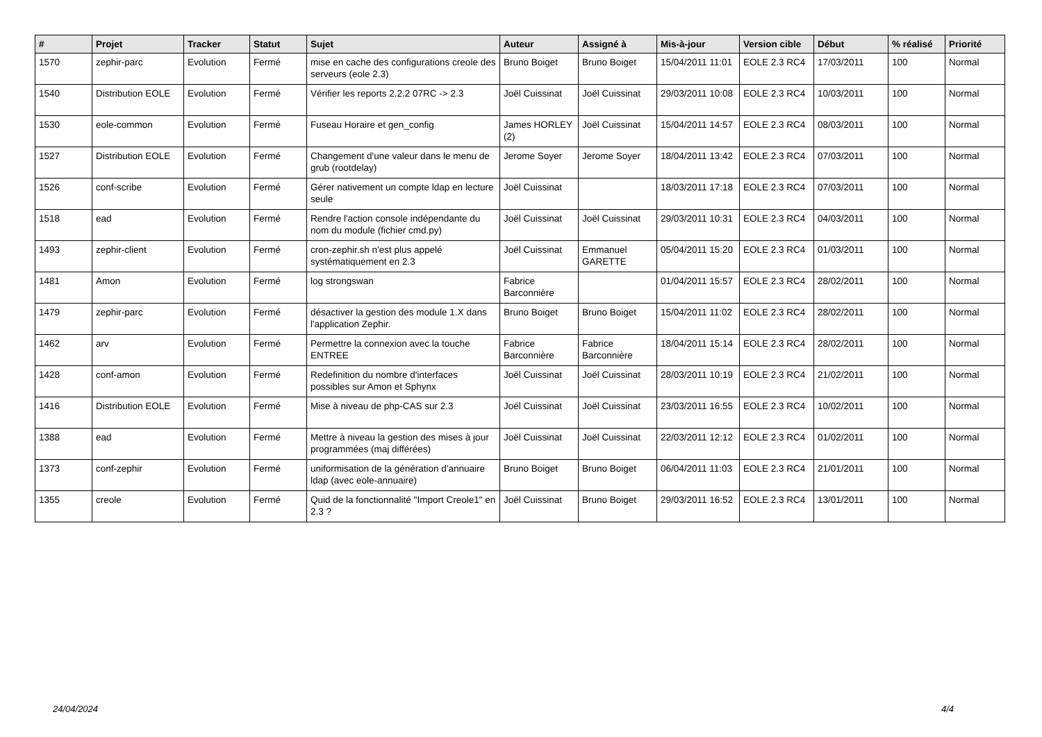| # | Projet | Tracker | Statut | Sujet | Auteur | Assigné à | Mis-à-jour | Version cible | Début | % réalisé | Priorité |
| --- | --- | --- | --- | --- | --- | --- | --- | --- | --- | --- | --- |
| 1570 | zephir-parc | Evolution | Fermé | mise en cache des configurations creole des serveurs (eole 2.3) | Bruno Boiget | Bruno Boiget | 15/04/2011 11:01 | EOLE 2.3 RC4 | 17/03/2011 | 100 | Normal |
| 1540 | Distribution EOLE | Evolution | Fermé | Vérifier les reports 2.2.2 07RC -> 2.3 | Joël Cuissinat | Joël Cuissinat | 29/03/2011 10:08 | EOLE 2.3 RC4 | 10/03/2011 | 100 | Normal |
| 1530 | eole-common | Evolution | Fermé | Fuseau Horaire et gen_config | James HORLEY (2) | Joël Cuissinat | 15/04/2011 14:57 | EOLE 2.3 RC4 | 08/03/2011 | 100 | Normal |
| 1527 | Distribution EOLE | Evolution | Fermé | Changement d'une valeur dans le menu de grub (rootdelay) | Jerome Soyer | Jerome Soyer | 18/04/2011 13:42 | EOLE 2.3 RC4 | 07/03/2011 | 100 | Normal |
| 1526 | conf-scribe | Evolution | Fermé | Gérer nativement un compte ldap en lecture seule | Joël Cuissinat | | 18/03/2011 17:18 | EOLE 2.3 RC4 | 07/03/2011 | 100 | Normal |
| 1518 | ead | Evolution | Fermé | Rendre l'action console indépendante du nom du module (fichier cmd.py) | Joël Cuissinat | Joël Cuissinat | 29/03/2011 10:31 | EOLE 2.3 RC4 | 04/03/2011 | 100 | Normal |
| 1493 | zephir-client | Evolution | Fermé | cron-zephir.sh n'est plus appelé systématiquement en 2.3 | Joël Cuissinat | Emmanuel GARETTE | 05/04/2011 15:20 | EOLE 2.3 RC4 | 01/03/2011 | 100 | Normal |
| 1481 | Amon | Evolution | Fermé | log strongswan | Fabrice Barconnière | | 01/04/2011 15:57 | EOLE 2.3 RC4 | 28/02/2011 | 100 | Normal |
| 1479 | zephir-parc | Evolution | Fermé | désactiver la gestion des module 1.X dans l'application Zephir. | Bruno Boiget | Bruno Boiget | 15/04/2011 11:02 | EOLE 2.3 RC4 | 28/02/2011 | 100 | Normal |
| 1462 | arv | Evolution | Fermé | Permettre la connexion avec la touche ENTREE | Fabrice Barconnière | Fabrice Barconnière | 18/04/2011 15:14 | EOLE 2.3 RC4 | 28/02/2011 | 100 | Normal |
| 1428 | conf-amon | Evolution | Fermé | Redefinition du nombre d'interfaces possibles sur Amon et Sphynx | Joël Cuissinat | Joël Cuissinat | 28/03/2011 10:19 | EOLE 2.3 RC4 | 21/02/2011 | 100 | Normal |
| 1416 | Distribution EOLE | Evolution | Fermé | Mise à niveau de php-CAS sur 2.3 | Joël Cuissinat | Joël Cuissinat | 23/03/2011 16:55 | EOLE 2.3 RC4 | 10/02/2011 | 100 | Normal |
| 1388 | ead | Evolution | Fermé | Mettre à niveau la gestion des mises à jour programmées (maj différées) | Joël Cuissinat | Joël Cuissinat | 22/03/2011 12:12 | EOLE 2.3 RC4 | 01/02/2011 | 100 | Normal |
| 1373 | conf-zephir | Evolution | Fermé | uniformisation de la génération d'annuaire ldap (avec eole-annuaire) | Bruno Boiget | Bruno Boiget | 06/04/2011 11:03 | EOLE 2.3 RC4 | 21/01/2011 | 100 | Normal |
| 1355 | creole | Evolution | Fermé | Quid de la fonctionnalité "Import Creole1" en 2.3 ? | Joël Cuissinat | Bruno Boiget | 29/03/2011 16:52 | EOLE 2.3 RC4 | 13/01/2011 | 100 | Normal |
24/04/2024 4/4